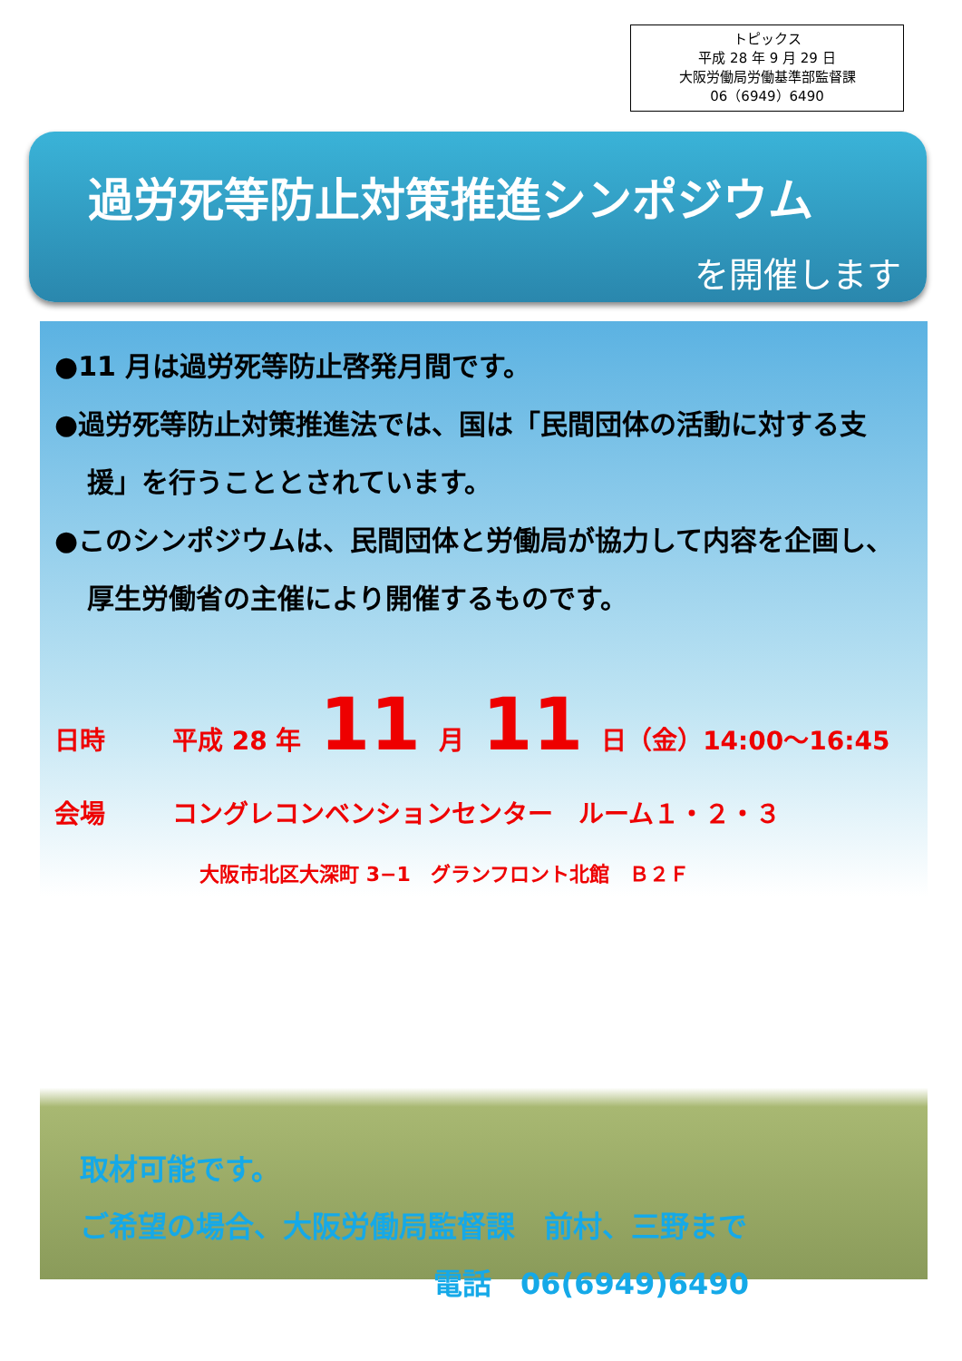トピックス
平成 28 年 9 月 29 日
大阪労働局労働基準部監督課
06（6949）6490
過労死等防止対策推進シンポジウム
を開催します
●11 月は過労死等防止啓発月間です。
●過労死等防止対策推進法では、国は「民間団体の活動に対する支援」を行うこととされています。
●このシンポジウムは、民間団体と労働局が協力して内容を企画し、厚生労働省の主催により開催するものです。
日時 平成 28 年 11 月 11 日（金）14:00～16:45
会場 コングレコンベンションセンター　ルーム１・２・３
大阪市北区大深町 3−1　グランフロント北館　Ｂ２Ｆ
取材可能です。
ご希望の場合、大阪労働局監督課　前村、三野まで
電話　06(6949)6490